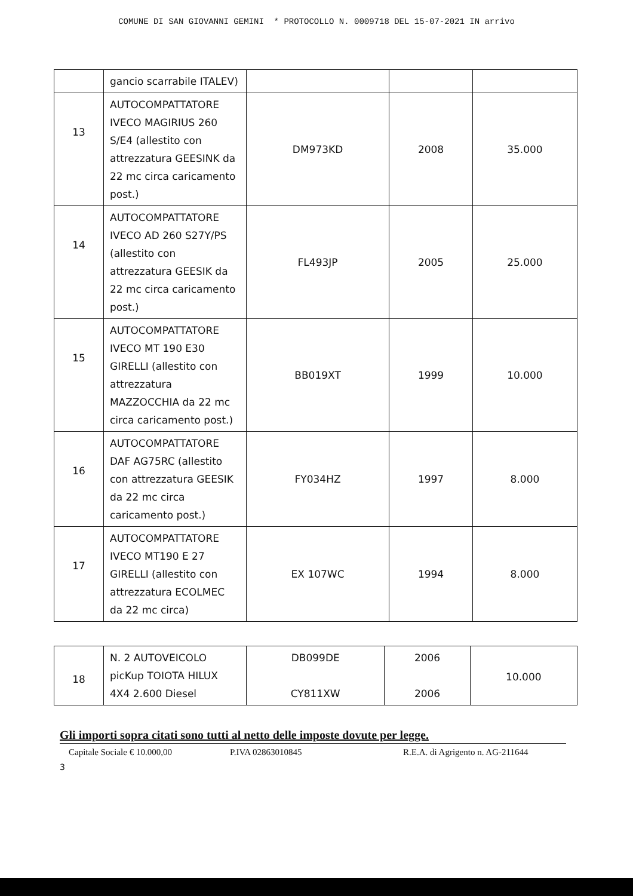COMUNE DI SAN GIOVANNI GEMINI * PROTOCOLLO N. 0009718 DEL 15-07-2021 IN arrivo
| | gancio scarrabile ITALEV) | | | |
| 13 | AUTOCOMPATTATORE IVECO MAGIRIUS 260 S/E4 (allestito con attrezzatura GEESINK da 22 mc circa caricamento post.) | DM973KD | 2008 | 35.000 |
| 14 | AUTOCOMPATTATORE IVECO AD 260 S27Y/PS (allestito con attrezzatura GEESIK da 22 mc circa caricamento post.) | FL493JP | 2005 | 25.000 |
| 15 | AUTOCOMPATTATORE IVECO MT 190 E30 GIRELLI (allestito con attrezzatura MAZZOCCHIA da 22 mc circa caricamento post.) | BB019XT | 1999 | 10.000 |
| 16 | AUTOCOMPATTATORE DAF AG75RC (allestito con attrezzatura GEESIK da 22 mc circa caricamento post.) | FY034HZ | 1997 | 8.000 |
| 17 | AUTOCOMPATTATORE IVECO MT190 E 27 GIRELLI (allestito con attrezzatura ECOLMEC da 22 mc circa) | EX 107WC | 1994 | 8.000 |
| 18 | N. 2 AUTOVEICOLO picKup TOIOTA HILUX 4X4 2.600 Diesel | DB099DE CY811XW | 2006 2006 | 10.000 |
Gli importi sopra citati sono tutti al netto delle imposte dovute per legge.
Capitale Sociale € 10.000,00 P.IVA 02863010845 R.E.A. di Agrigento n. AG-211644
3